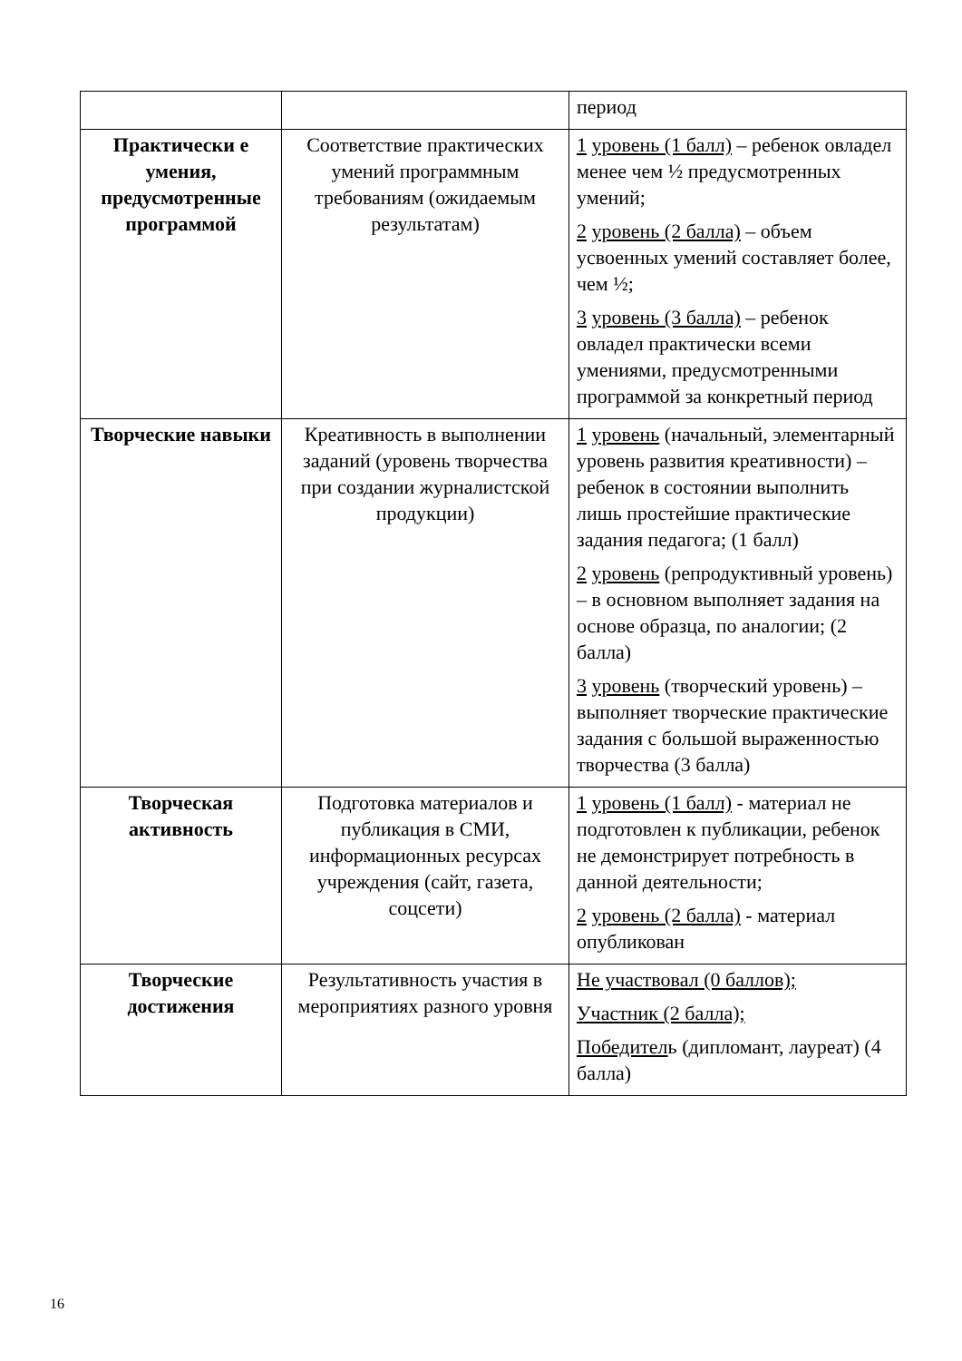| | | период |
| Практически е умения, предусмотренные программой | Соответствие практических умений программным требованиям (ожидаемым результатам) | 1 уровень (1 балл) – ребенок овладел менее чем ½ предусмотренных умений; 2 уровень (2 балла) – объем усвоенных умений составляет более, чем ½; 3 уровень (3 балла) – ребенок овладел практически всеми умениями, предусмотренными программой за конкретный период |
| Творческие навыки | Креативность в выполнении заданий (уровень творчества при создании журналистской продукции) | 1 уровень (начальный, элементарный уровень развития креативности) – ребенок в состоянии выполнить лишь простейшие практические задания педагога; (1 балл) 2 уровень (репродуктивный уровень) – в основном выполняет задания на основе образца, по аналогии; (2 балла) 3 уровень (творческий уровень) – выполняет творческие практические задания с большой выраженностью творчества (3 балла) |
| Творческая активность | Подготовка материалов и публикация в СМИ, информационных ресурсах учреждения (сайт, газета, соцсети) | 1 уровень (1 балл) - материал не подготовлен к публикации, ребенок не демонстрирует потребность в данной деятельности; 2 уровень (2 балла) - материал опубликован |
| Творческие достижения | Результативность участия в мероприятиях разного уровня | Не участвовал (0 баллов); Участник (2 балла); Победител ь (дипломант, лауреат) (4 балла) |
16